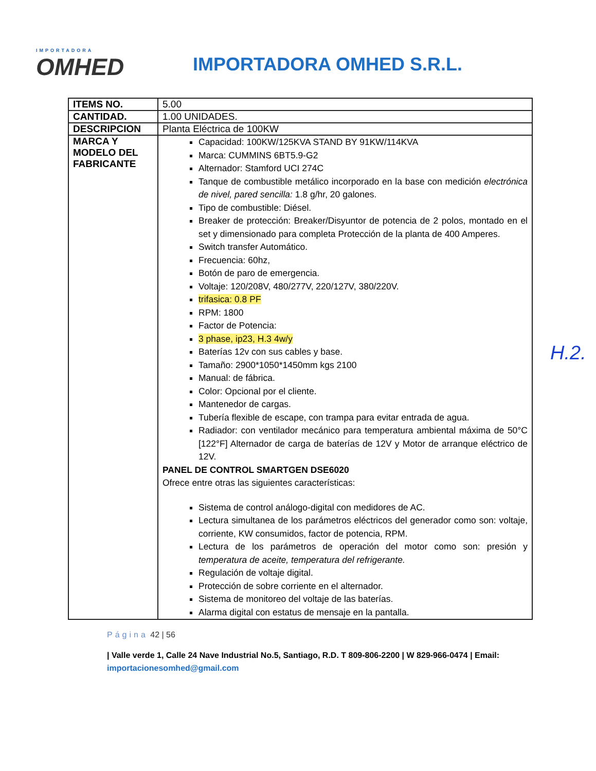IMPORTADORA
OMHED
IMPORTADORA OMHED S.R.L.
| ITEMS NO. | 5.00 |
| CANTIDAD. | 1.00 UNIDADES. |
| DESCRIPCION | Planta Eléctrica de 100KW |
| MARCA Y MODELO DEL FABRICANTE | Capacidad: 100KW/125KVA STAND BY 91KW/114KVA Marca: CUMMINS 6BT5.9-G2 Alternador: Stamford UCI 274C Tanque de combustible metálico incorporado en la base con medición electrónica de nivel, pared sencilla: 1.8 g/hr, 20 galones. Tipo de combustible: Diésel. Breaker de protección: Breaker/Disyuntor de potencia de 2 polos, montado en el set y dimensionado para completa Protección de la planta de 400 Amperes. Switch transfer Automático. Frecuencia: 60hz, Botón de paro de emergencia. Voltaje: 120/208V, 480/277V, 220/127V, 380/220V. trifasica: 0.8 PF RPM: 1800 Factor de Potencia: 3 phase, ip23, H.3 4w/y Baterías 12v con sus cables y base. Tamaño: 2900*1050*1450mm kgs 2100 Manual: de fábrica. Color: Opcional por el cliente. Mantenedor de cargas. Tubería flexible de escape, con trampa para evitar entrada de agua. Radiador: con ventilador mecánico para temperatura ambiental máxima de 50°C [122°F] Alternador de carga de baterías de 12V y Motor de arranque eléctrico de 12V. PANEL DE CONTROL SMARTGEN DSE6020 Ofrece entre otras las siguientes características: Sistema de control análogo-digital con medidores de AC. Lectura simultanea de los parámetros eléctricos del generador como son: voltaje, corriente, KW consumidos, factor de potencia, RPM. Lectura de los parámetros de operación del motor como son: presión y temperatura de aceite, temperatura del refrigerante. Regulación de voltaje digital. Protección de sobre corriente en el alternador. Sistema de monitoreo del voltaje de las baterías. Alarma digital con estatus de mensaje en la pantalla. |
Página 42 | 56
| Valle verde 1, Calle 24 Nave Industrial No.5, Santiago, R.D. T 809-806-2200 | W 829-966-0474 | Email: importacionesomhed@gmail.com
H.2.